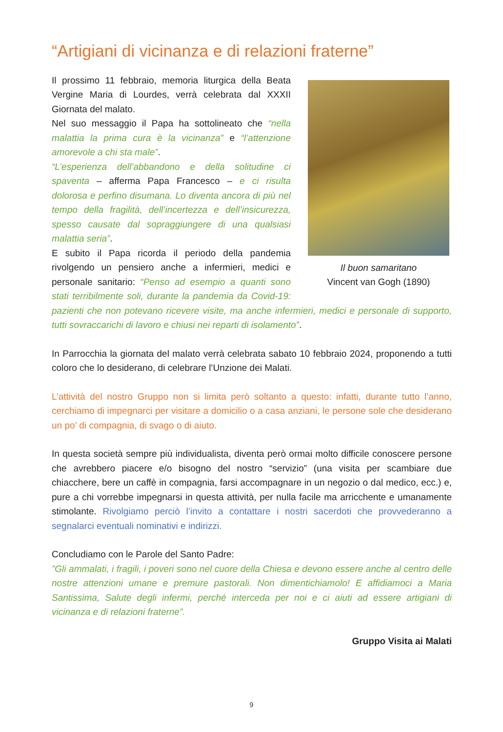“Artigiani di vicinanza e di relazioni fraterne”
Il buon samaritano
Vincent van Gogh (1890)
Il prossimo 11 febbraio, memoria liturgica della Beata Vergine Maria di Lourdes, verrà celebrata dal XXXII Giornata del malato.
Nel suo messaggio il Papa ha sottolineato che “nella malattia la prima cura è la vicinanza” e “l’attenzione amorevole a chi sta male”.
“L’esperienza dell’abbandono e della solitudine ci spaventa – afferma Papa Francesco – e ci risulta dolorosa e perfino disumana. Lo diventa ancora di più nel tempo della fragilità, dell’incertezza e dell’insicurezza, spesso causate dal sopraggiungere di una qualsiasi malattia seria”.
E subito il Papa ricorda il periodo della pandemia rivolgendo un pensiero anche a infermieri, medici e personale sanitario: “Penso ad esempio a quanti sono stati terribilmente soli, durante la pandemia da Covid-19: pazienti che non potevano ricevere visite, ma anche infermieri, medici e personale di supporto, tutti sovraccarichi di lavoro e chiusi nei reparti di isolamento”.
In Parrocchia la giornata del malato verrà celebrata sabato 10 febbraio 2024, proponendo a tutti coloro che lo desiderano, di celebrare l’Unzione dei Malati.
L’attività del nostro Gruppo non si limita però soltanto a questo: infatti, durante tutto l’anno, cerchiamo di impegnarci per visitare a domicilio o a casa anziani, le persone sole che desiderano un po’ di compagnia, di svago o di aiuto.
In questa società sempre più individualista, diventa però ormai molto difficile conoscere persone che avrebbero piacere e/o bisogno del nostro “servizio” (una visita per scambiare due chiacchere, bere un caffè in compagnia, farsi accompagnare in un negozio o dal medico, ecc.) e, pure a chi vorrebbe impegnarsi in questa attività, per nulla facile ma arricchente e umanamente stimolante. Rivolgiamo perciò l’invito a contattare i nostri sacerdoti che provvederanno a segnalarci eventuali nominativi e indirizzi.
Concludiamo con le Parole del Santo Padre:
”Gli ammalati, i fragili, i poveri sono nel cuore della Chiesa e devono essere anche al centro delle nostre attenzioni umane e premure pastorali. Non dimentichiamolo! E affidiamoci a Maria Santissima, Salute degli infermi, perché interceda per noi e ci aiuti ad essere artigiani di vicinanza e di relazioni fraterne”.
Gruppo Visita ai Malati
9